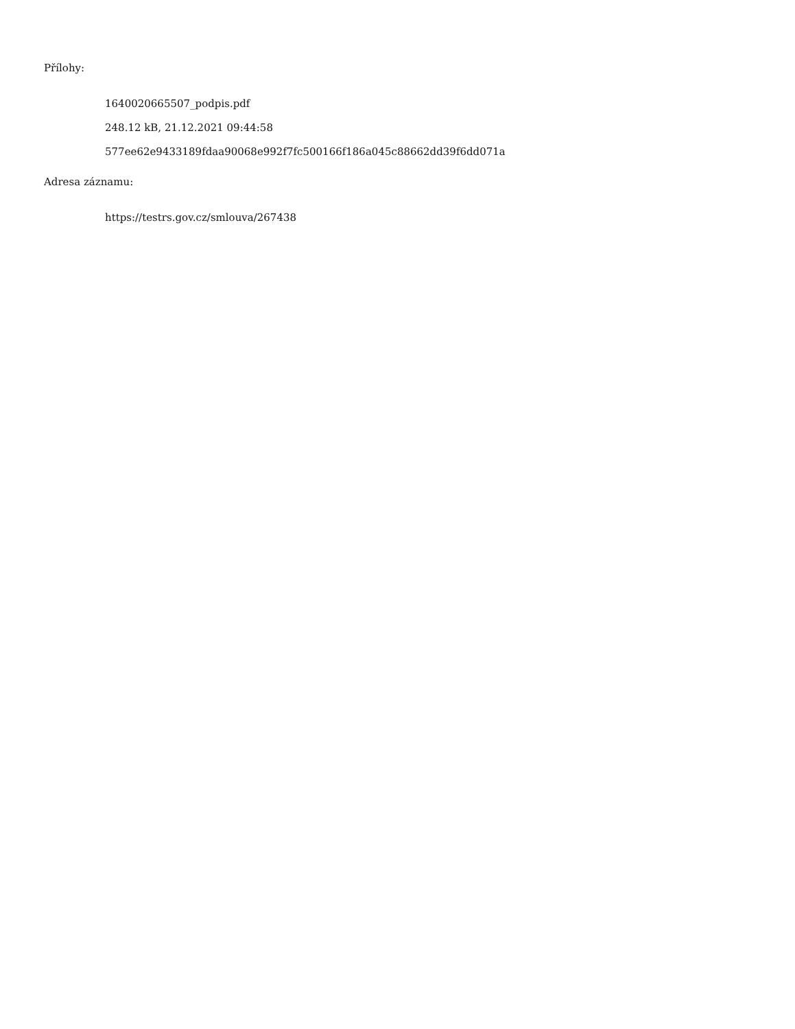Přílohy:
1640020665507_podpis.pdf
248.12 kB, 21.12.2021 09:44:58
577ee62e9433189fdaa90068e992f7fc500166f186a045c88662dd39f6dd071a
Adresa záznamu:
https://testrs.gov.cz/smlouva/267438